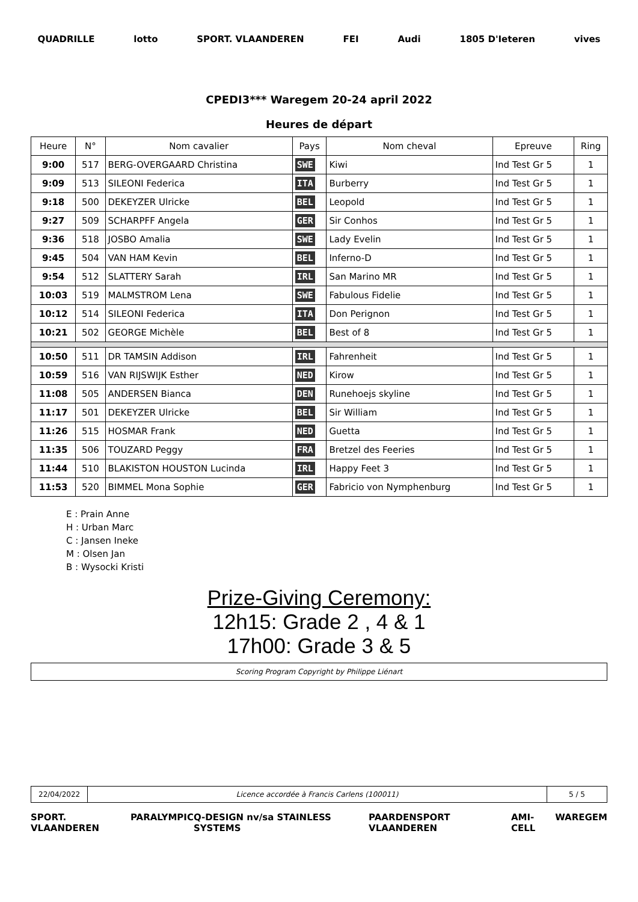QUADRILLE lotto SPORT. VLAANDEREN FEI Audi 1805 D'Ieteren vives
CPEDI3*** Waregem 20-24 april 2022
Heures de départ
| Heure | N° | Nom cavalier | Pays | Nom cheval | Epreuve | Ring |
| --- | --- | --- | --- | --- | --- | --- |
| 9:00 | 517 | BERG-OVERGAARD Christina | SWE | Kiwi | Ind Test Gr 5 | 1 |
| 9:09 | 513 | SILEONI Federica | ITA | Burberry | Ind Test Gr 5 | 1 |
| 9:18 | 500 | DEKEYZER Ulricke | BEL | Leopold | Ind Test Gr 5 | 1 |
| 9:27 | 509 | SCHARPFF Angela | GER | Sir Conhos | Ind Test Gr 5 | 1 |
| 9:36 | 518 | JOSBO Amalia | SWE | Lady Evelin | Ind Test Gr 5 | 1 |
| 9:45 | 504 | VAN HAM Kevin | BEL | Inferno-D | Ind Test Gr 5 | 1 |
| 9:54 | 512 | SLATTERY Sarah | IRL | San Marino MR | Ind Test Gr 5 | 1 |
| 10:03 | 519 | MALMSTROM Lena | SWE | Fabulous Fidelie | Ind Test Gr 5 | 1 |
| 10:12 | 514 | SILEONI Federica | ITA | Don Perignon | Ind Test Gr 5 | 1 |
| 10:21 | 502 | GEORGE Michèle | BEL | Best of 8 | Ind Test Gr 5 | 1 |
| 10:50 | 511 | DR TAMSIN Addison | IRL | Fahrenheit | Ind Test Gr 5 | 1 |
| 10:59 | 516 | VAN RIJSWIJK Esther | NED | Kirow | Ind Test Gr 5 | 1 |
| 11:08 | 505 | ANDERSEN Bianca | DEN | Runehoejs skyline | Ind Test Gr 5 | 1 |
| 11:17 | 501 | DEKEYZER Ulricke | BEL | Sir William | Ind Test Gr 5 | 1 |
| 11:26 | 515 | HOSMAR Frank | NED | Guetta | Ind Test Gr 5 | 1 |
| 11:35 | 506 | TOUZARD Peggy | FRA | Bretzel des Feeries | Ind Test Gr 5 | 1 |
| 11:44 | 510 | BLAKISTON HOUSTON Lucinda | IRL | Happy Feet 3 | Ind Test Gr 5 | 1 |
| 11:53 | 520 | BIMMEL Mona Sophie | GER | Fabricio von Nymphenburg | Ind Test Gr 5 | 1 |
E : Prain Anne
H : Urban Marc
C : Jansen Ineke
M : Olsen Jan
B : Wysocki Kristi
Prize-Giving Ceremony:
12h15: Grade 2 , 4 & 1
17h00: Grade 3 & 5
Scoring Program Copyright by Philippe Liénart
22/04/2022 Licence accordée à Francis Carlens (100011)
5 / 5
SPORT. VLAANDEREN PARALYMPIC Q-DESIGN nv/sa STAINLESS SYSTEMS PAARDENSPORT VLAANDEREN AMI-CELL WAREGEM